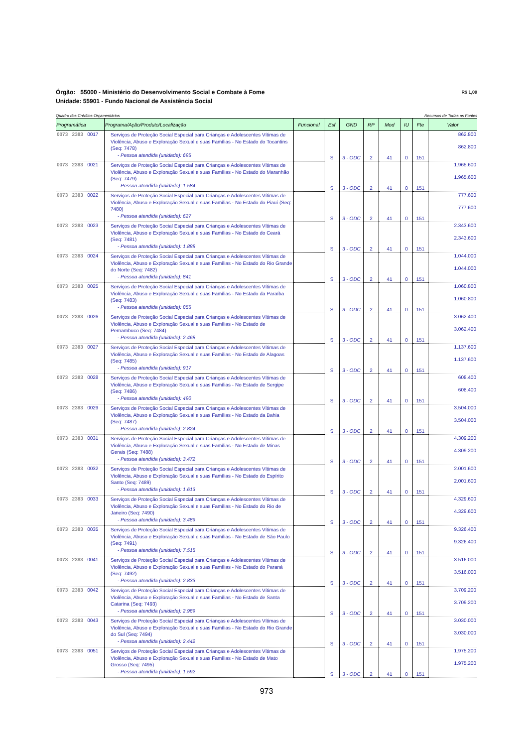Órgão: 55000 - Ministério do Desenvolvimento Social e Combate à Fome R$ 1,00
Unidade: 55901 - Fundo Nacional de Assistência Social
Quadro dos Créditos Orçamentários Recursos de Todas as Fontes
| Programática | Programa/Ação/Produto/Localização | Funcional | Esf | GND | RP | Mod | IU | Fte | Valor |
| --- | --- | --- | --- | --- | --- | --- | --- | --- | --- |
| 0073 2383 0017 | Serviços de Proteção Social Especial para Crianças e Adolescentes Vítimas de Violência, Abuso e Exploração Sexual e suas Famílias - No Estado do Tocantins (Seq: 7478) - Pessoa atendida (unidade): 695 | | S | 3 - ODC | 2 | 41 | 0 | 151 | 862.800 862.800 |
| 0073 2383 0021 | Serviços de Proteção Social Especial para Crianças e Adolescentes Vítimas de Violência, Abuso e Exploração Sexual e suas Famílias - No Estado do Maranhão (Seq: 7479) - Pessoa atendida (unidade): 1.584 | | S | 3 - ODC | 2 | 41 | 0 | 151 | 1.965.600 1.965.600 |
| 0073 2383 0022 | Serviços de Proteção Social Especial para Crianças e Adolescentes Vítimas de Violência, Abuso e Exploração Sexual e suas Famílias - No Estado do Piauí (Seq: 7480) - Pessoa atendida (unidade): 627 | | S | 3 - ODC | 2 | 41 | 0 | 151 | 777.600 777.600 |
| 0073 2383 0023 | Serviços de Proteção Social Especial para Crianças e Adolescentes Vítimas de Violência, Abuso e Exploração Sexual e suas Famílias - No Estado do Ceará (Seq: 7481) - Pessoa atendida (unidade): 1.888 | | S | 3 - ODC | 2 | 41 | 0 | 151 | 2.343.600 2.343.600 |
| 0073 2383 0024 | Serviços de Proteção Social Especial para Crianças e Adolescentes Vítimas de Violência, Abuso e Exploração Sexual e suas Famílias - No Estado do Rio Grande do Norte (Seq: 7482) - Pessoa atendida (unidade): 841 | | S | 3 - ODC | 2 | 41 | 0 | 151 | 1.044.000 1.044.000 |
| 0073 2383 0025 | Serviços de Proteção Social Especial para Crianças e Adolescentes Vítimas de Violência, Abuso e Exploração Sexual e suas Famílias - No Estado da Paraíba (Seq: 7483) - Pessoa atendida (unidade): 855 | | S | 3 - ODC | 2 | 41 | 0 | 151 | 1.060.800 1.060.800 |
| 0073 2383 0026 | Serviços de Proteção Social Especial para Crianças e Adolescentes Vítimas de Violência, Abuso e Exploração Sexual e suas Famílias - No Estado de Pernambuco (Seq: 7484) - Pessoa atendida (unidade): 2.468 | | S | 3 - ODC | 2 | 41 | 0 | 151 | 3.062.400 3.062.400 |
| 0073 2383 0027 | Serviços de Proteção Social Especial para Crianças e Adolescentes Vítimas de Violência, Abuso e Exploração Sexual e suas Famílias - No Estado de Alagoas (Seq: 7485) - Pessoa atendida (unidade): 917 | | S | 3 - ODC | 2 | 41 | 0 | 151 | 1.137.600 1.137.600 |
| 0073 2383 0028 | Serviços de Proteção Social Especial para Crianças e Adolescentes Vítimas de Violência, Abuso e Exploração Sexual e suas Famílias - No Estado de Sergipe (Seq: 7486) - Pessoa atendida (unidade): 490 | | S | 3 - ODC | 2 | 41 | 0 | 151 | 608.400 608.400 |
| 0073 2383 0029 | Serviços de Proteção Social Especial para Crianças e Adolescentes Vítimas de Violência, Abuso e Exploração Sexual e suas Famílias - No Estado da Bahia (Seq: 7487) - Pessoa atendida (unidade): 2.824 | | S | 3 - ODC | 2 | 41 | 0 | 151 | 3.504.000 3.504.000 |
| 0073 2383 0031 | Serviços de Proteção Social Especial para Crianças e Adolescentes Vítimas de Violência, Abuso e Exploração Sexual e suas Famílias - No Estado de Minas Gerais (Seq: 7488) - Pessoa atendida (unidade): 3.472 | | S | 3 - ODC | 2 | 41 | 0 | 151 | 4.309.200 4.309.200 |
| 0073 2383 0032 | Serviços de Proteção Social Especial para Crianças e Adolescentes Vítimas de Violência, Abuso e Exploração Sexual e suas Famílias - No Estado do Espírito Santo (Seq: 7489) - Pessoa atendida (unidade): 1.613 | | S | 3 - ODC | 2 | 41 | 0 | 151 | 2.001.600 2.001.600 |
| 0073 2383 0033 | Serviços de Proteção Social Especial para Crianças e Adolescentes Vítimas de Violência, Abuso e Exploração Sexual e suas Famílias - No Estado do Rio de Janeiro (Seq: 7490) - Pessoa atendida (unidade): 3.489 | | S | 3 - ODC | 2 | 41 | 0 | 151 | 4.329.600 4.329.600 |
| 0073 2383 0035 | Serviços de Proteção Social Especial para Crianças e Adolescentes Vítimas de Violência, Abuso e Exploração Sexual e suas Famílias - No Estado de São Paulo (Seq: 7491) - Pessoa atendida (unidade): 7.515 | | S | 3 - ODC | 2 | 41 | 0 | 151 | 9.326.400 9.326.400 |
| 0073 2383 0041 | Serviços de Proteção Social Especial para Crianças e Adolescentes Vítimas de Violência, Abuso e Exploração Sexual e suas Famílias - No Estado do Paraná (Seq: 7492) - Pessoa atendida (unidade): 2.833 | | S | 3 - ODC | 2 | 41 | 0 | 151 | 3.516.000 3.516.000 |
| 0073 2383 0042 | Serviços de Proteção Social Especial para Crianças e Adolescentes Vítimas de Violência, Abuso e Exploração Sexual e suas Famílias - No Estado de Santa Catarina (Seq: 7493) - Pessoa atendida (unidade): 2.989 | | S | 3 - ODC | 2 | 41 | 0 | 151 | 3.709.200 3.709.200 |
| 0073 2383 0043 | Serviços de Proteção Social Especial para Crianças e Adolescentes Vítimas de Violência, Abuso e Exploração Sexual e suas Famílias - No Estado do Rio Grande do Sul (Seq: 7494) - Pessoa atendida (unidade): 2.442 | | S | 3 - ODC | 2 | 41 | 0 | 151 | 3.030.000 3.030.000 |
| 0073 2383 0051 | Serviços de Proteção Social Especial para Crianças e Adolescentes Vítimas de Violência, Abuso e Exploração Sexual e suas Famílias - No Estado de Mato Grosso (Seq: 7495) - Pessoa atendida (unidade): 1.592 | | S | 3 - ODC | 2 | 41 | 0 | 151 | 1.975.200 1.975.200 |
973